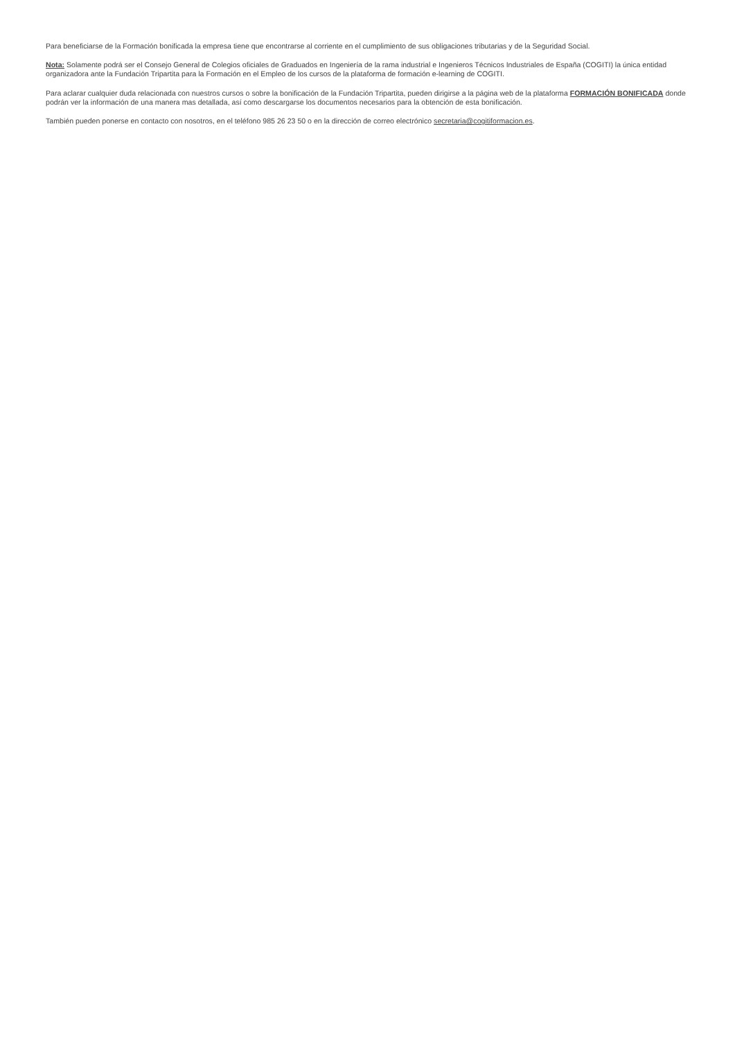Para beneficiarse de la Formación bonificada la empresa tiene que encontrarse al corriente en el cumplimiento de sus obligaciones tributarias y de la Seguridad Social.
Nota: Solamente podrá ser el Consejo General de Colegios oficiales de Graduados en Ingeniería de la rama industrial e Ingenieros Técnicos Industriales de España (COGITI) la única entidad organizadora ante la Fundación Tripartita para la Formación en el Empleo de los cursos de la plataforma de formación e-learning de COGITI.
Para aclarar cualquier duda relacionada con nuestros cursos o sobre la bonificación de la Fundación Tripartita, pueden dirigirse a la página web de la plataforma FORMACIÓN BONIFICADA donde podrán ver la información de una manera mas detallada, así como descargarse los documentos necesarios para la obtención de esta bonificación.
También pueden ponerse en contacto con nosotros, en el teléfono 985 26 23 50 o en la dirección de correo electrónico secretaria@cogitiformacion.es.